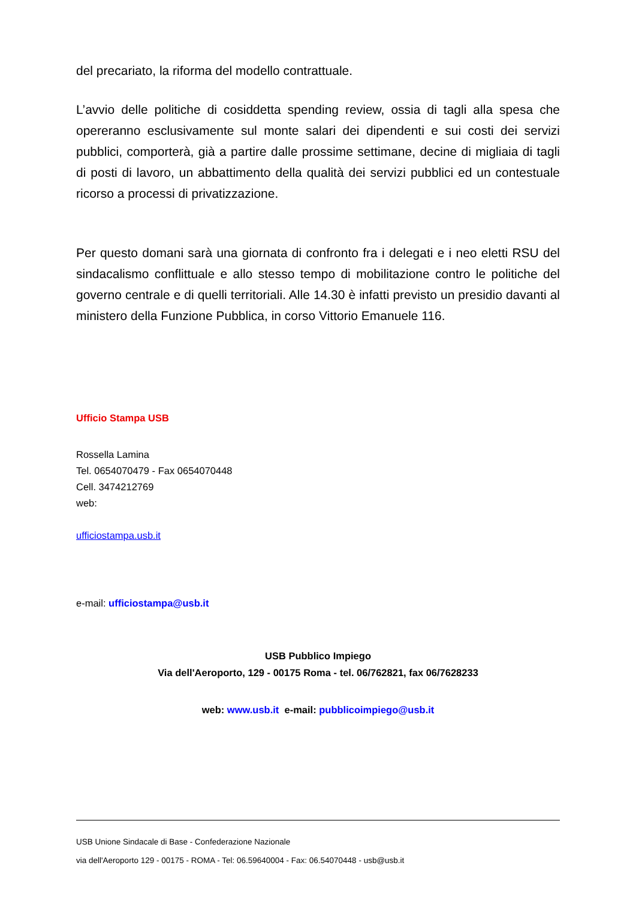del precariato, la riforma del modello contrattuale.
L’avvio delle politiche di cosiddetta spending review, ossia di tagli alla spesa che opereranno esclusivamente sul monte salari dei dipendenti e sui costi dei servizi pubblici, comporterà, già a partire dalle prossime settimane, decine di migliaia di tagli di posti di lavoro, un abbattimento della qualità dei servizi pubblici ed un contestuale ricorso a processi di privatizzazione.
Per questo domani sarà una giornata di confronto fra i delegati e i neo eletti RSU del sindacalismo conflittuale e allo stesso tempo di mobilitazione contro le politiche del governo centrale e di quelli territoriali. Alle 14.30 è infatti previsto un presidio davanti al ministero della Funzione Pubblica, in corso Vittorio Emanuele 116.
Ufficio Stampa USB
Rossella Lamina
Tel. 0654070479 - Fax 0654070448
Cell. 3474212769
web:
ufficiostampa.usb.it
e-mail: ufficiostampa@usb.it
USB Pubblico Impiego
Via dell'Aeroporto, 129 - 00175 Roma - tel. 06/762821, fax 06/7628233
web: www.usb.it e-mail: pubblicoimpiego@usb.it
USB Unione Sindacale di Base - Confederazione Nazionale
via dell'Aeroporto 129 - 00175 - ROMA - Tel: 06.59640004 - Fax: 06.54070448 - usb@usb.it